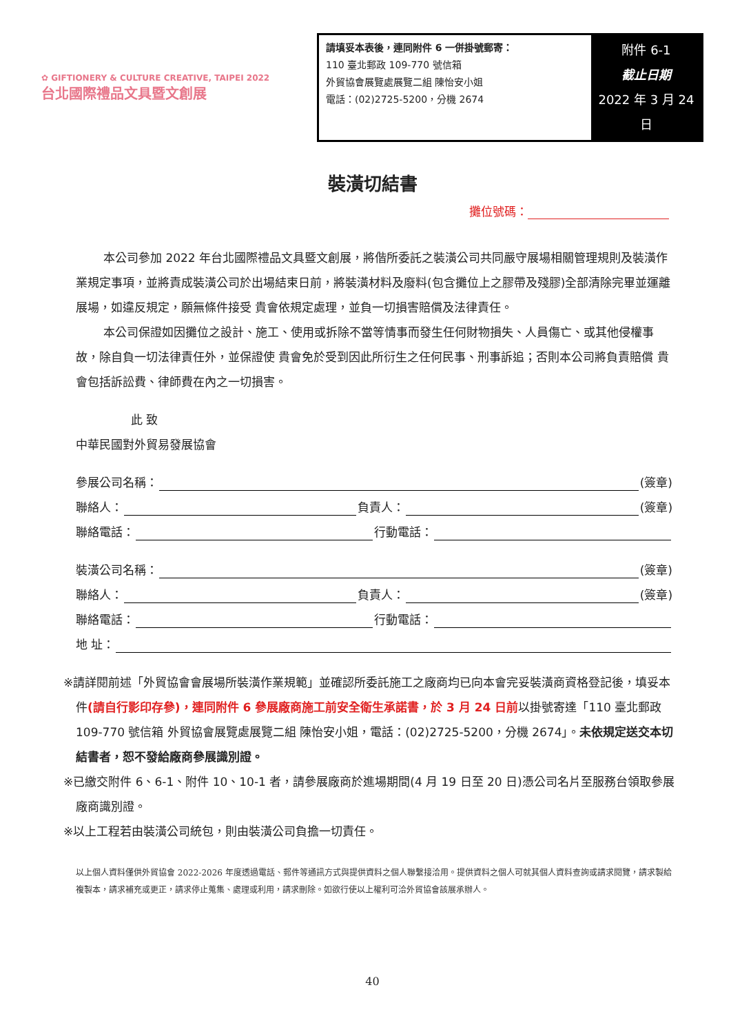✿ GIFTIONERY & CULTURE CREATIVE, TAIPEI 2022
台北國際禮品文具暨文創展
請填妥本表後，連同附件 6 一併掛號郵寄：
110 臺北郵政 109-770 號信箱
外貿協會展覽處展覽二組 陳怡安小姐
電話：(02)2725-5200，分機 2674
附件 6-1
截止日期
2022 年 3 月 24 日
裝潢切結書
攤位號碼：
本公司參加 2022 年台北國際禮品文具暨文創展，將偕所委託之裝潢公司共同嚴守展場相關管理規則及裝潢作業規定事項，並將責成裝潢公司於出場結束日前，將裝潢材料及廢料(包含攤位上之膠帶及殘膠)全部清除完畢並運離展場，如違反規定，願無條件接受 貴會依規定處理，並負一切損害賠償及法律責任。
本公司保證如因攤位之設計、施工、使用或拆除不當等情事而發生任何財物損失、人員傷亡、或其他侵權事故，除自負一切法律責任外，並保證使 貴會免於受到因此所衍生之任何民事、刑事訴追；否則本公司將負責賠償 貴會包括訴訟費、律師費在內之一切損害。
此 致
中華民國對外貿易發展協會
參展公司名稱： (簽章)
聯絡人： 負責人： (簽章)
聯絡電話： 行動電話：
裝潢公司名稱： (簽章)
聯絡人： 負責人： (簽章)
聯絡電話： 行動電話：
地 址：
※請詳閱前述「外貿協會會展場所裝潢作業規範」並確認所委託施工之廠商均已向本會完妥裝潢商資格登記後，填妥本件(請自行影印存參)，連同附件 6 參展廠商施工前安全衛生承諾書，於 3 月 24 日前以掛號寄達「110 臺北郵政 109-770 號信箱 外貿協會展覽處展覽二組 陳怡安小姐，電話：(02)2725-5200，分機 2674」。未依規定送交本切結書者，恕不發給廠商參展識別證。
※已繳交附件 6、6-1、附件 10、10-1 者，請參展廠商於進場期間(4 月 19 日至 20 日)憑公司名片至服務台領取參展廠商識別證。
※以上工程若由裝潢公司統包，則由裝潢公司負擔一切責任。
以上個人資料僅供外貿協會 2022-2026 年度透過電話、郵件等通訊方式與提供資料之個人聯繫接洽用。提供資料之個人可就其個人資料查詢或請求閱覽，請求製給複製本，請求補充或更正，請求停止蒐集、處理或利用，請求刪除。如欲行使以上權利可洽外貿協會該展承辦人。
40